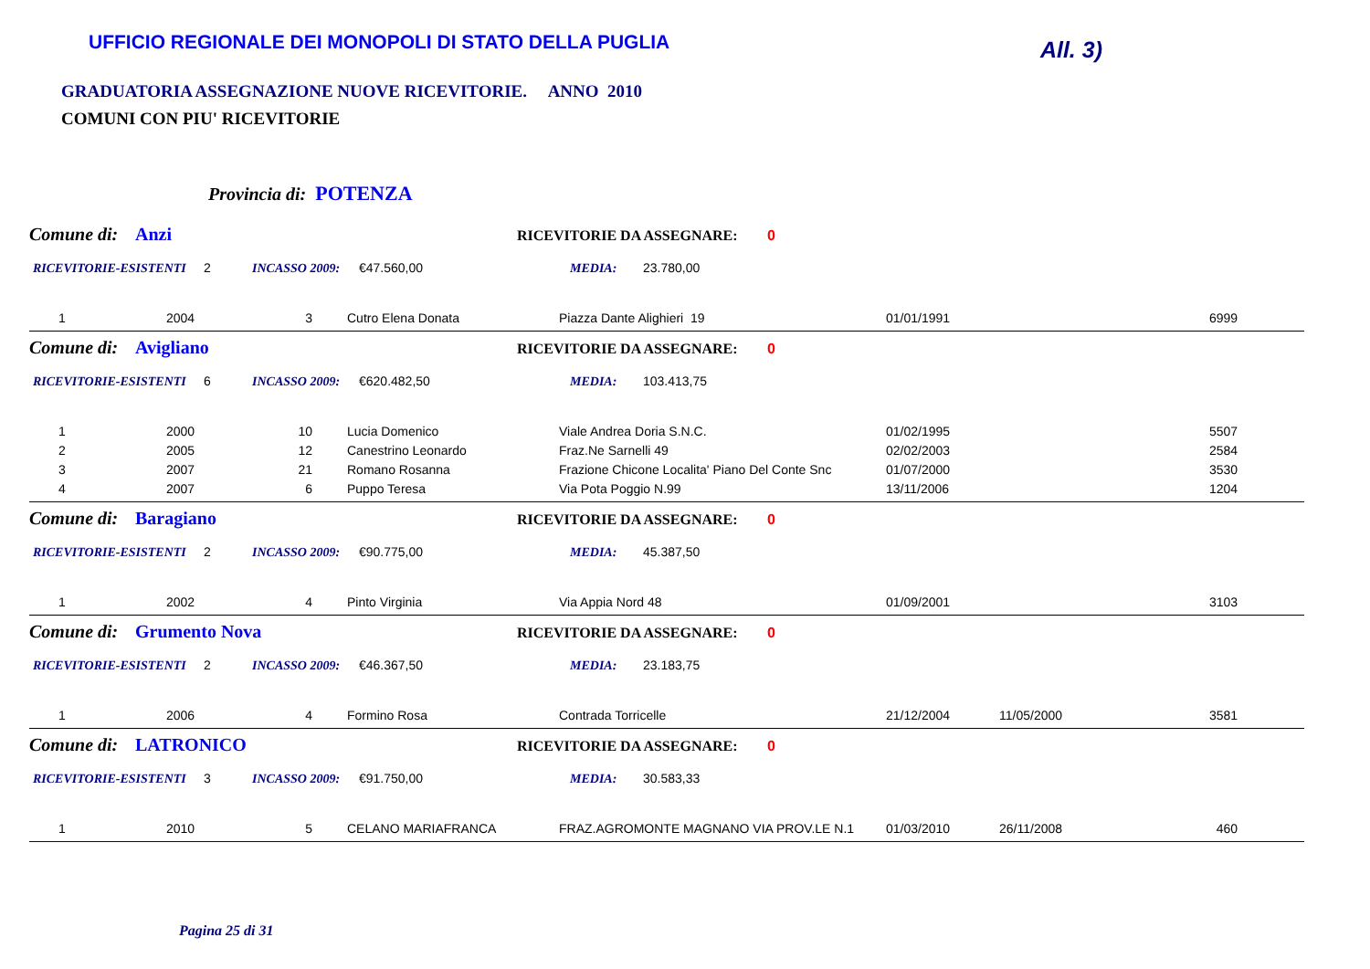UFFICIO REGIONALE DEI MONOPOLI DI STATO DELLA PUGLIA
All. 3)
GRADUATORIA ASSEGNAZIONE NUOVE RICEVITORIE. ANNO 2010
COMUNI CON PIU' RICEVITORIE
Provincia di: POTENZA
Comune di: Anzi RICEVITORIE DA ASSEGNARE: 0
RICEVITORIE-ESISTENTI 2 INCASSO 2009: €47.560,00 MEDIA: 23.780,00
| 1 | 2004 | 3 | Cutro Elena Donata | Piazza Dante Alighieri 19 | 01/01/1991 | | 6999 |
Comune di: Avigliano RICEVITORIE DA ASSEGNARE: 0
RICEVITORIE-ESISTENTI 6 INCASSO 2009: €620.482,50 MEDIA: 103.413,75
| 1 | 2000 | 10 | Lucia Domenico | Viale Andrea Doria S.N.C. | 01/02/1995 | | 5507 |
| 2 | 2005 | 12 | Canestrino Leonardo | Fraz.Ne Sarnelli 49 | 02/02/2003 | | 2584 |
| 3 | 2007 | 21 | Romano Rosanna | Frazione Chicone Localita' Piano Del Conte Snc | 01/07/2000 | | 3530 |
| 4 | 2007 | 6 | Puppo Teresa | Via Pota Poggio N.99 | 13/11/2006 | | 1204 |
Comune di: Baragiano RICEVITORIE DA ASSEGNARE: 0
RICEVITORIE-ESISTENTI 2 INCASSO 2009: €90.775,00 MEDIA: 45.387,50
| 1 | 2002 | 4 | Pinto Virginia | Via Appia Nord 48 | 01/09/2001 | | 3103 |
Comune di: Grumento Nova RICEVITORIE DA ASSEGNARE: 0
RICEVITORIE-ESISTENTI 2 INCASSO 2009: €46.367,50 MEDIA: 23.183,75
| 1 | 2006 | 4 | Formino Rosa | Contrada Torricelle | 21/12/2004 | 11/05/2000 | 3581 |
Comune di: LATRONICO RICEVITORIE DA ASSEGNARE: 0
RICEVITORIE-ESISTENTI 3 INCASSO 2009: €91.750,00 MEDIA: 30.583,33
| 1 | 2010 | 5 | CELANO MARIAFRANCA | FRAZ.AGROMONTE MAGNANO VIA PROV.LE N.1 | 01/03/2010 | 26/11/2008 | 460 |
Pagina 25 di 31